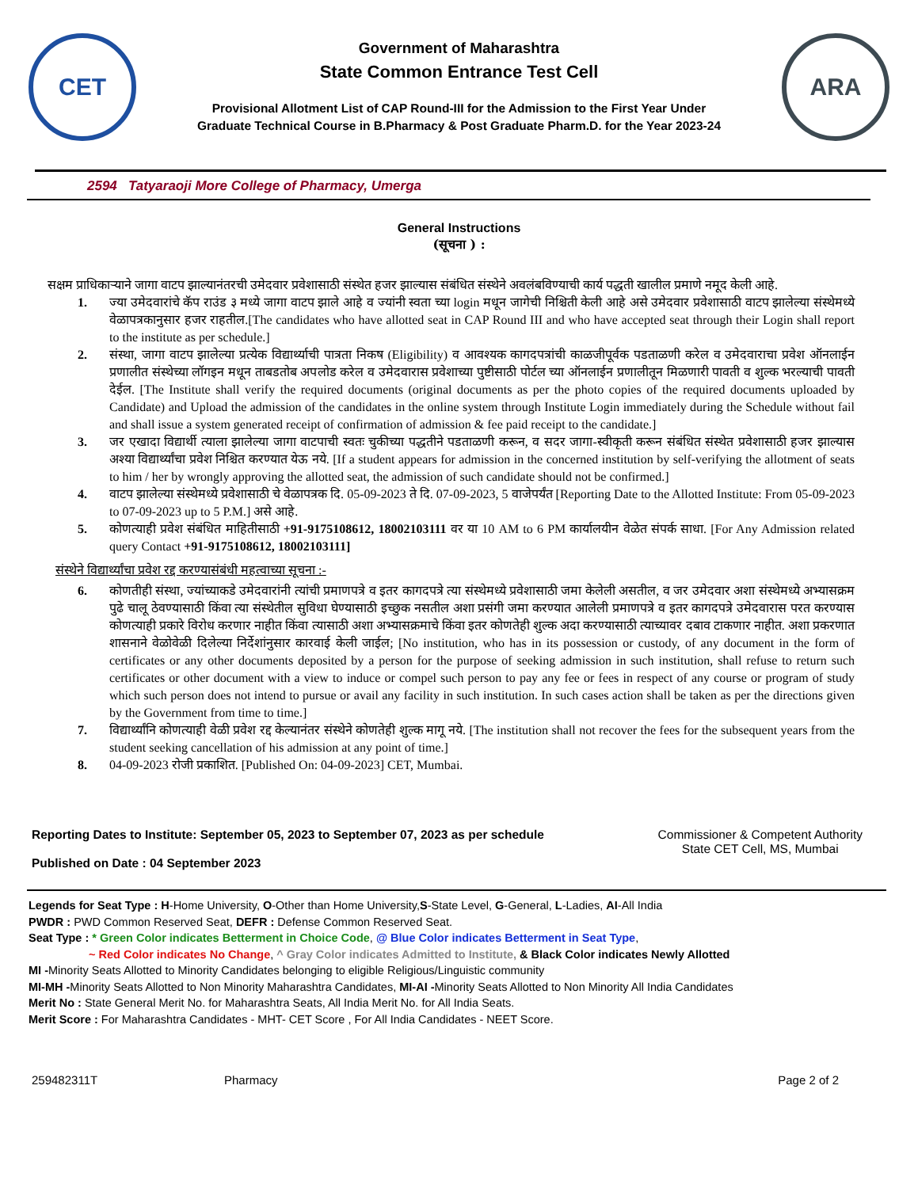CET
Government of Maharashtra
State Common Entrance Test Cell
Provisional Allotment List of CAP Round-III for the Admission to the First Year Under
Graduate Technical Course in B.Pharmacy & Post Graduate Pharm.D. for the Year 2023-24
ARA
2594 Tatyaraoji More College of Pharmacy, Umerga
General Instructions
(सूचना ) :
सक्षम प्राधिकाऱ्याने जागा वाटप झाल्यानंतरची उमेदवार प्रवेशासाठी संस्थेत हजर झाल्यास संबंधित संस्थेने अवलंबविण्याची कार्य पद्धती खालील प्रमाणे नमूद केली आहे.
1. ज्या उमेदवारांचे कॅप राउंड ३ मध्ये जागा वाटप झाले आहे व ज्यांनी स्वता च्या login मधून जागेची निश्चिती केली आहे असे उमेदवार प्रवेशासाठी वाटप झालेल्या संस्थेमध्ये वेळापत्रकानुसार हजर राहतील.[The candidates who have allotted seat in CAP Round III and who have accepted seat through their Login shall report to the institute as per schedule.]
2. संस्था, जागा वाटप झालेल्या प्रत्येक विद्यार्थ्याची पात्रता निकष (Eligibility) व आवश्यक कागदपत्रांची काळजीपूर्वक पडताळणी करेल व उमेदवाराचा प्रवेश ऑनलाईन प्रणालीत संस्थेच्या लॉगइन मधून ताबडतोब अपलोड करेल व उमेदवारास प्रवेशाच्या पुष्टीसाठी पोर्टल च्या ऑनलाईन प्रणालीतून मिळणारी पावती व शुल्क भरल्याची पावती देईल. [The Institute shall verify the required documents (original documents as per the photo copies of the required documents uploaded by Candidate) and Upload the admission of the candidates in the online system through Institute Login immediately during the Schedule without fail and shall issue a system generated receipt of confirmation of admission & fee paid receipt to the candidate.]
3. जर एखादा विद्यार्थी त्याला झालेल्या जागा वाटपाची स्वतः चुकीच्या पद्धतीने पडताळणी करून, व सदर जागा-स्वीकृती करून संबंधित संस्थेत प्रवेशासाठी हजर झाल्यास अश्या विद्यार्थ्यांचा प्रवेश निश्चित करण्यात येऊ नये. [If a student appears for admission in the concerned institution by self-verifying the allotment of seats to him / her by wrongly approving the allotted seat, the admission of such candidate should not be confirmed.]
4. वाटप झालेल्या संस्थेमध्ये प्रवेशासाठी चे वेळापत्रक दि. 05-09-2023 ते दि. 07-09-2023, 5 वाजेपर्यंत [Reporting Date to the Allotted Institute: From 05-09-2023 to 07-09-2023 up to 5 P.M.] असे आहे.
5. कोणत्याही प्रवेश संबंधित माहितीसाठी +91-9175108612, 18002103111 वर या 10 AM to 6 PM कार्यालयीन वेळेत संपर्क साधा. [For Any Admission related query Contact +91-9175108612, 18002103111]
संस्थेने विद्यार्थ्यांचा प्रवेश रद्द करण्यासंबंधी महत्वाच्या सूचना :-
6. कोणतीही संस्था, ज्यांच्याकडे उमेदवारांनी त्यांची प्रमाणपत्रे व इतर कागदपत्रे त्या संस्थेमध्ये प्रवेशासाठी जमा केलेली असतील, व जर उमेदवार अशा संस्थेमध्ये अभ्यासक्रम पुढे चालू ठेवण्यासाठी किंवा त्या संस्थेतील सुविधा घेण्यासाठी इच्छुक नसतील अशा प्रसंगी जमा करण्यात आलेली प्रमाणपत्रे व इतर कागदपत्रे उमेदवारास परत करण्यास कोणत्याही प्रकारे विरोध करणार नाहीत किंवा त्यासाठी अशा अभ्यासक्रमाचे किंवा इतर कोणतेही शुल्क अदा करण्यासाठी त्याच्यावर दबाव टाकणार नाहीत. अशा प्रकरणात शासनाने वेळोवेळी दिलेल्या निर्देशांनुसार कारवाई केली जाईल; [No institution, who has in its possession or custody, of any document in the form of certificates or any other documents deposited by a person for the purpose of seeking admission in such institution, shall refuse to return such certificates or other document with a view to induce or compel such person to pay any fee or fees in respect of any course or program of study which such person does not intend to pursue or avail any facility in such institution. In such cases action shall be taken as per the directions given by the Government from time to time.]
7. विद्यार्थ्यांनि कोणत्याही वेळी प्रवेश रद्द केल्यानंतर संस्थेने कोणतेही शुल्क मागू नये. [The institution shall not recover the fees for the subsequent years from the student seeking cancellation of his admission at any point of time.]
8. 04-09-2023 रोजी प्रकाशित. [Published On: 04-09-2023] CET, Mumbai.
Reporting Dates to Institute: September 05, 2023 to September 07, 2023 as per schedule
Published on Date : 04 September 2023
Commissioner & Competent Authority
State CET Cell, MS, Mumbai
Legends for Seat Type : H-Home University, O-Other than Home University,S-State Level, G-General, L-Ladies, AI-All India
PWDR : PWD Common Reserved Seat, DEFR : Defense Common Reserved Seat.
Seat Type : * Green Color indicates Betterment in Choice Code, @ Blue Color indicates Betterment in Seat Type,
~ Red Color indicates No Change, ^ Gray Color indicates Admitted to Institute, & Black Color indicates Newly Allotted
MI -Minority Seats Allotted to Minority Candidates belonging to eligible Religious/Linguistic community
MI-MH -Minority Seats Allotted to Non Minority Maharashtra Candidates, MI-AI -Minority Seats Allotted to Non Minority All India Candidates
Merit No : State General Merit No. for Maharashtra Seats, All India Merit No. for All India Seats.
Merit Score : For Maharashtra Candidates - MHT- CET Score , For All India Candidates - NEET Score.
259482311T Pharmacy Page 2 of 2